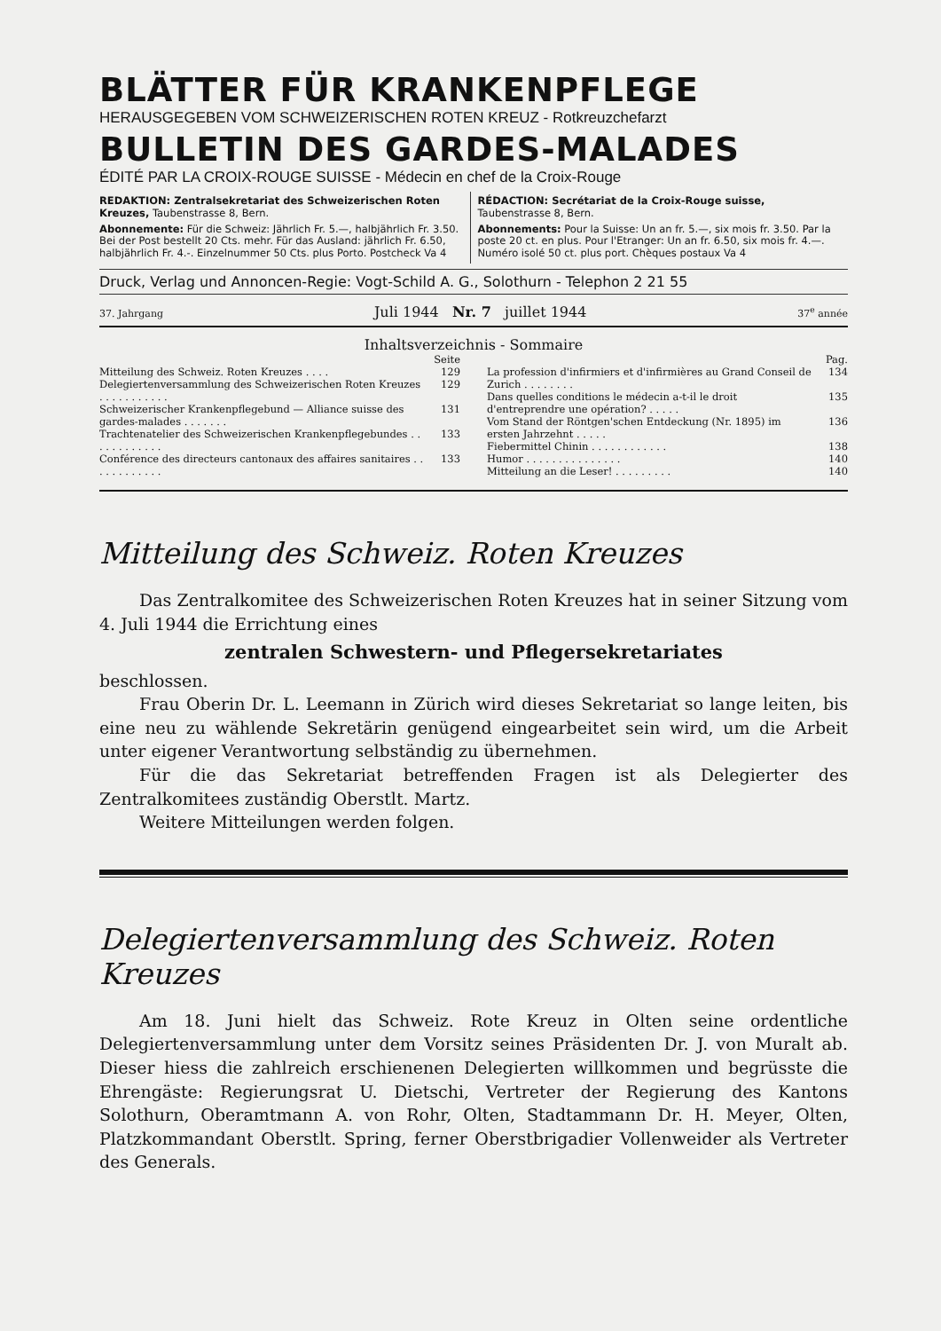BLÄTTER FÜR KRANKENPFLEGE
HERAUSGEGEBEN VOM SCHWEIZERISCHEN ROTEN KREUZ - Rotkreuzchefarzt
BULLETIN DES GARDES-MALADES
ÉDITÉ PAR LA CROIX-ROUGE SUISSE - Médecin en chef de la Croix-Rouge
REDAKTION: Zentralsekretariat des Schweizerischen Roten Kreuzes, Taubenstrasse 8, Bern.
Abonnemente: Für die Schweiz: Jährlich Fr. 5.—, halbjährlich Fr. 3.50. Bei der Post bestellt 20 Cts. mehr. Für das Ausland: jährlich Fr. 6.50, halbjährlich Fr. 4.-. Einzelnummer 50 Cts. plus Porto. Postcheck Va 4
RÉDACTION: Secrétariat de la Croix-Rouge suisse, Taubenstrasse 8, Bern.
Abonnements: Pour la Suisse: Un an fr. 5.—, six mois fr. 3.50. Par la poste 20 ct. en plus. Pour l'Etranger: Un an fr. 6.50, six mois fr. 4.—. Numéro isolé 50 ct. plus port. Chèques postaux Va 4
Druck, Verlag und Annoncen-Regie: Vogt-Schild A. G., Solothurn - Telephon 2 21 55
37. Jahrgang Juli 1944 Nr. 7 juillet 1944 37<sup>e</sup> année
Inhaltsverzeichnis - Sommaire
| | Seite |
| Mitteilung des Schweiz. Roten Kreuzes . . . . | 129 |
| Delegiertenversammlung des Schweizerischen Roten Kreuzes . . . . . . . . . . . | 129 |
| Schweizerischer Krankenpflegebund — Alliance suisse des gardes-malades . . . . . . . | 131 |
| Trachtenatelier des Schweizerischen Krankenpflegebundes . . . . . . . . . . . . | 133 |
| Conférence des directeurs cantonaux des affaires sanitaires . . . . . . . . . . . . | 133 |
| | Pag. |
| La profession d'infirmiers et d'infirmières au Grand Conseil de Zurich . . . . . . . . | 134 |
| Dans quelles conditions le médecin a-t-il le droit d'entreprendre une opération? . . . . . | 135 |
| Vom Stand der Röntgen'schen Entdeckung (Nr. 1895) im ersten Jahrzehnt . . . . . | 136 |
| Fiebermittel Chinin . . . . . . . . . . . . | 138 |
| Humor . . . . . . . . . . . . . . . | 140 |
| Mitteilung an die Leser! . . . . . . . . . | 140 |
Mitteilung des Schweiz. Roten Kreuzes
Das Zentralkomitee des Schweizerischen Roten Kreuzes hat in seiner Sitzung vom 4. Juli 1944 die Errichtung eines
zentralen Schwestern- und Pflegersekretariates
beschlossen.
Frau Oberin Dr. L. Leemann in Zürich wird dieses Sekretariat so lange leiten, bis eine neu zu wählende Sekretärin genügend eingearbeitet sein wird, um die Arbeit unter eigener Verantwortung selbständig zu übernehmen.
Für die das Sekretariat betreffenden Fragen ist als Delegierter des Zentralkomitees zuständig Oberstlt. Martz.
Weitere Mitteilungen werden folgen.
Delegiertenversammlung des Schweiz. Roten Kreuzes
Am 18. Juni hielt das Schweiz. Rote Kreuz in Olten seine ordentliche Delegiertenversammlung unter dem Vorsitz seines Präsidenten Dr. J. von Muralt ab. Dieser hiess die zahlreich erschienenen Delegierten willkommen und begrüsste die Ehrengäste: Regierungsrat U. Dietschi, Vertreter der Regierung des Kantons Solothurn, Oberamtmann A. von Rohr, Olten, Stadtammann Dr. H. Meyer, Olten, Platzkommandant Oberstlt. Spring, ferner Oberstbrigadier Vollenweider als Vertreter des Generals.